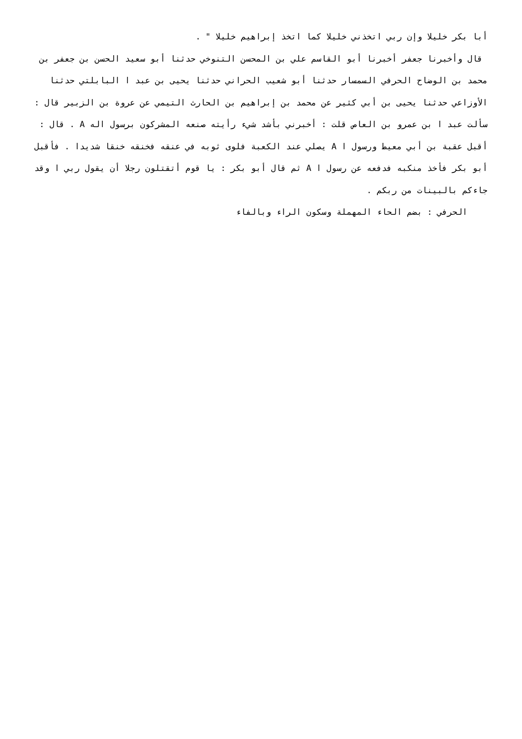أبا بكر خليلا وإن ربي اتخذني خليلا كما اتخذ إبراهيم خليلا " .
قال وأخبرنا جعفر أخبرنا أبو القاسم علي بن المحسن التنوخي حدثنا أبو سعيد الحسن بن جعفر بن محمد بن الوضاح الحرفي السمسار حدثنا أبو شعيب الحراني حدثنا يحيى بن عبد ا البابلتي حدثنا الأوزاعي حدثنا يحيى بن أبي كثير عن محمد بن إبراهيم بن الحارث التيمي عن عروة بن الزبير قال : سألت عبد ا بن عمرو بن العاص قلت : أخبرني بأشد شيء رأيته صنعه المشركون برسول اله A . قال : أقبل عقبة بن أبي معيط ورسول ا A يصلي عند الكعبة فلوى ثوبه في عنقه فخنقه خنقا شديدا . فأقبل أبو بكر فأخذ منكبه فدفعه عن رسول ا A ثم قال أبو بكر : يا قوم أتقتلون رجلا أن يقول ربي ا وقد جاءكم بالبينات من ربكم .
الحرفي : بضم الحاء المهملة وسكون الراء وبالفاء